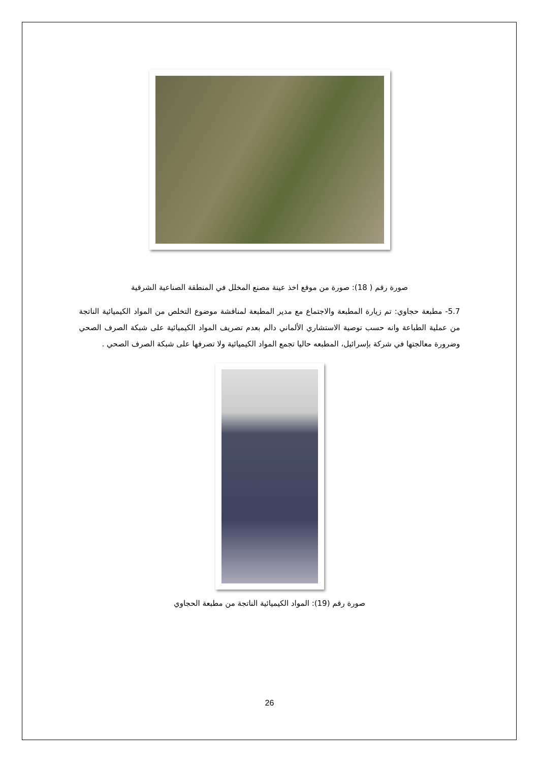صورة رقم ( 18): صورة من موقع اخذ عينة مصنع المخلل في المنطقة الصناعية الشرقية
5.7- مطبعة حجاوي: تم زيارة المطبعة والاجتماع مع مدير المطبعة لمناقشة موضوع التخلص من المواد الكيميائية الناتجة من عملية الطباعة وانه حسب توصية الاستشاري الألماني دالم بعدم تصريف المواد الكيميائية على شبكة الصرف الصحي وضرورة معالجتها في شركة بإسرائيل، المطبعه حاليا تجمع المواد الكيميائية ولا تصرفها على شبكة الصرف الصحي .
صورة رقم (19): المواد الكيميائية الناتجة من مطبعة الحجاوي
26